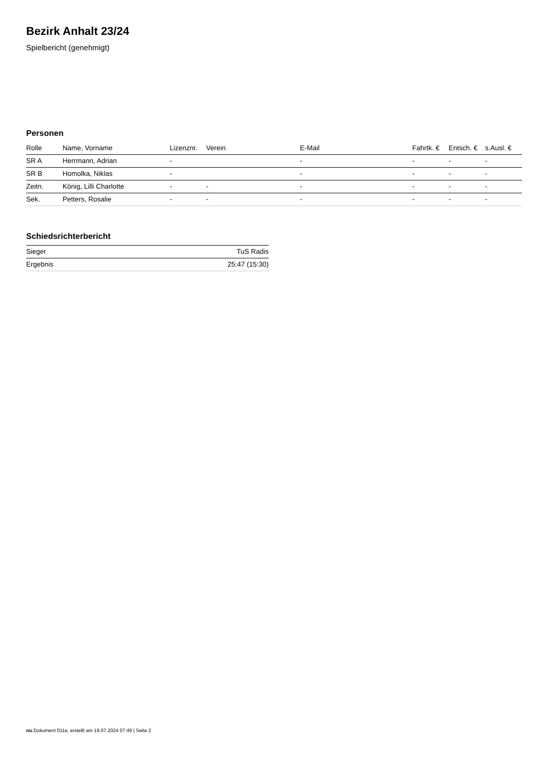Bezirk Anhalt 23/24
Spielbericht (genehmigt)
Personen
| Rolle | Name, Vorname | Lizenznr. | Verein | E-Mail | Fahrtk. € | Entsch. € | s.Ausl. € |
| --- | --- | --- | --- | --- | --- | --- | --- |
| SR A | Herrmann, Adrian | - | | - | - | - | - |
| SR B | Homolka, Niklas | - | | - | - | - | - |
| Zeitn. | König, Lilli Charlotte | - | - | - | - | - | - |
| Sek. | Petters, Rosalie | - | - | - | - | - | - |
Schiedsrichterbericht
| Sieger | TuS Radis |
| Ergebnis | 25:47 (15:30) |
nu.Dokument 011e, erstellt am 19.07.2024 07:49 | Seite 2